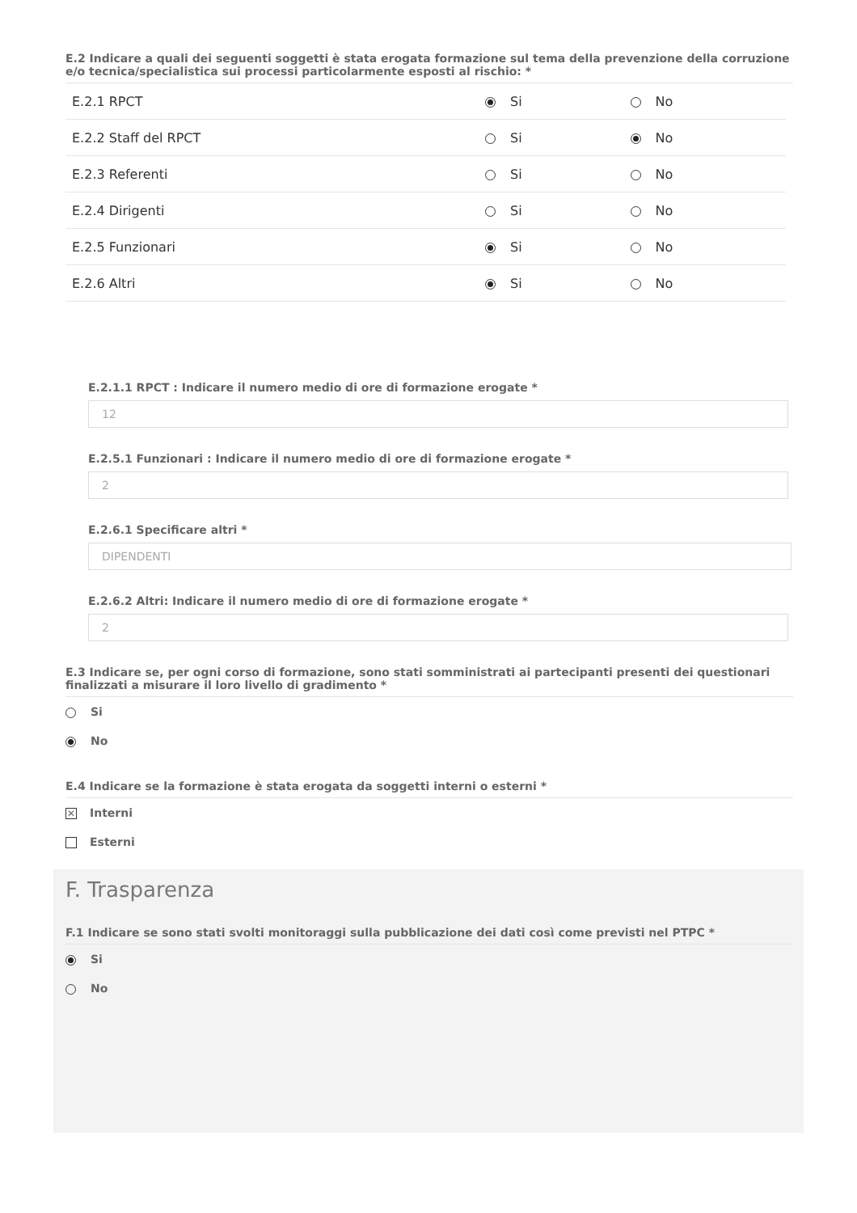E.2 Indicare a quali dei seguenti soggetti è stata erogata formazione sul tema della prevenzione della corruzione e/o tecnica/specialistica sui processi particolarmente esposti al rischio: *
| E.2.1 RPCT | Si | No |
| E.2.2 Staff del RPCT | Si | No |
| E.2.3 Referenti | Si | No |
| E.2.4 Dirigenti | Si | No |
| E.2.5 Funzionari | Si | No |
| E.2.6 Altri | Si | No |
E.2.1.1 RPCT : Indicare il numero medio di ore di formazione erogate *
12
E.2.5.1 Funzionari : Indicare il numero medio di ore di formazione erogate *
2
E.2.6.1 Specificare altri *
DIPENDENTI
E.2.6.2 Altri: Indicare il numero medio di ore di formazione erogate *
2
E.3 Indicare se, per ogni corso di formazione, sono stati somministrati ai partecipanti presenti dei questionari finalizzati a misurare il loro livello di gradimento *
Si
No
E.4 Indicare se la formazione è stata erogata da soggetti interni o esterni *
✕ Interni
Esterni
F. Trasparenza
F.1 Indicare se sono stati svolti monitoraggi sulla pubblicazione dei dati così come previsti nel PTPC *
Si
No